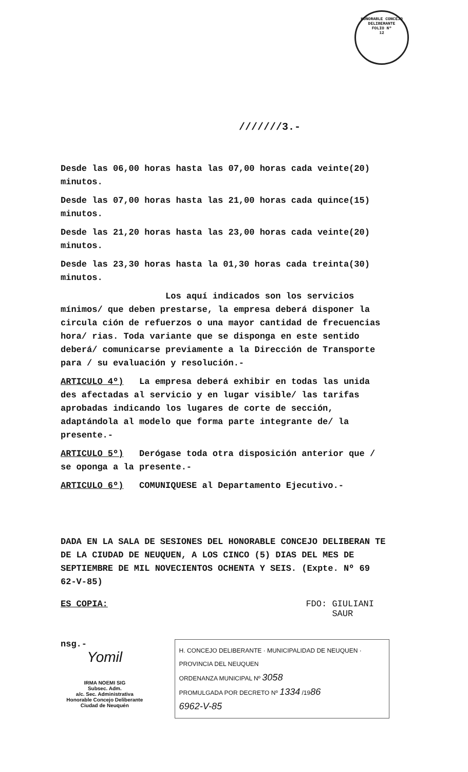HONORABLE CONCEJO DELIBERANTE
FOLIO Nº
12
///////3.-
Desde las 06,00 horas hasta las 07,00 horas cada veinte(20) minutos.
Desde las 07,00 horas hasta las 21,00 horas cada quince(15) minutos.
Desde las 21,20 horas hasta las 23,00 horas cada veinte(20) minutos.
Desde las 23,30 horas hasta la 01,30 horas cada treinta(30) minutos.
Los aquí indicados son los servicios mínimos/ que deben prestarse, la empresa deberá disponer la circula ción de refuerzos o una mayor cantidad de frecuencias hora/ rias. Toda variante que se disponga en este sentido deberá/ comunicarse previamente a la Dirección de Transporte para / su evaluación y resolución.-
ARTICULO 4º) La empresa deberá exhibir en todas las unida des afectadas al servicio y en lugar visible/ las tarifas aprobadas indicando los lugares de corte de sección, adaptándola al modelo que forma parte integrante de/ la presente.-
ARTICULO 5º) Derógase toda otra disposición anterior que / se oponga a la presente.-
ARTICULO 6º) COMUNIQUESE al Departamento Ejecutivo.-
DADA EN LA SALA DE SESIONES DEL HONORABLE CONCEJO DELIBERAN TE DE LA CIUDAD DE NEUQUEN, A LOS CINCO (5) DIAS DEL MES DE SEPTIEMBRE DE MIL NOVECIENTOS OCHENTA Y SEIS. (Expte. Nº 69 62-V-85)
ES COPIA: FDO: GIULIANI
SAUR
nsg.-
Yomil
IRMA NOEMI SIG
Subsec. Adm.
a/c. Sec. Administrativa
Honorable Concejo Deliberante
Ciudad de Neuquén
H. CONCEJO DELIBERANTE · MUNICIPALIDAD DE NEUQUEN · PROVINCIA DEL NEUQUEN
ORDENANZA MUNICIPAL Nº 3058
PROMULGADA POR DECRETO Nº 1334 /1986
6962-V-85